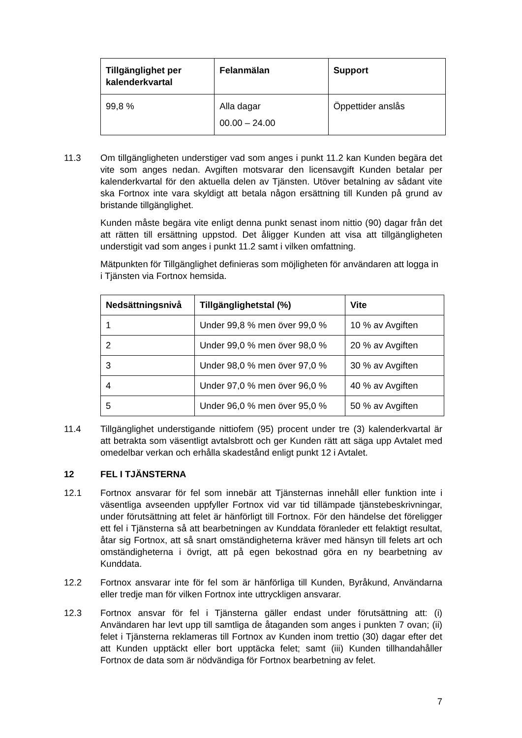| Tillgänglighet per kalenderkvartal | Felanmälan | Support |
| --- | --- | --- |
| 99,8 % | Alla dagar 00.00 – 24.00 | Öppettider anslås |
11.3 Om tillgängligheten understiger vad som anges i punkt 11.2 kan Kunden begära det vite som anges nedan. Avgiften motsvarar den licensavgift Kunden betalar per kalenderkvartal för den aktuella delen av Tjänsten. Utöver betalning av sådant vite ska Fortnox inte vara skyldigt att betala någon ersättning till Kunden på grund av bristande tillgänglighet.
Kunden måste begära vite enligt denna punkt senast inom nittio (90) dagar från det att rätten till ersättning uppstod. Det åligger Kunden att visa att tillgängligheten understigit vad som anges i punkt 11.2 samt i vilken omfattning.
Mätpunkten för Tillgänglighet definieras som möjligheten för användaren att logga in i Tjänsten via Fortnox hemsida.
| Nedsättningsnivå | Tillgänglighetstal (%) | Vite |
| --- | --- | --- |
| 1 | Under 99,8 % men över 99,0 % | 10 % av Avgiften |
| 2 | Under 99,0 % men över 98,0 % | 20 % av Avgiften |
| 3 | Under 98,0 % men över 97,0 % | 30 % av Avgiften |
| 4 | Under 97,0 % men över 96,0 % | 40 % av Avgiften |
| 5 | Under 96,0 % men över 95,0 % | 50 % av Avgiften |
11.4 Tillgänglighet understigande nittiofem (95) procent under tre (3) kalenderkvartal är att betrakta som väsentligt avtalsbrott och ger Kunden rätt att säga upp Avtalet med omedelbar verkan och erhålla skadestånd enligt punkt 12 i Avtalet.
12 FEL I TJÄNSTERNA
12.1 Fortnox ansvarar för fel som innebär att Tjänsternas innehåll eller funktion inte i väsentliga avseenden uppfyller Fortnox vid var tid tillämpade tjänstebeskrivningar, under förutsättning att felet är hänförligt till Fortnox. För den händelse det föreligger ett fel i Tjänsterna så att bearbetningen av Kunddata föranleder ett felaktigt resultat, åtar sig Fortnox, att så snart omständigheterna kräver med hänsyn till felets art och omständigheterna i övrigt, att på egen bekostnad göra en ny bearbetning av Kunddata.
12.2 Fortnox ansvarar inte för fel som är hänförliga till Kunden, Byråkund, Användarna eller tredje man för vilken Fortnox inte uttryckligen ansvarar.
12.3 Fortnox ansvar för fel i Tjänsterna gäller endast under förutsättning att: (i) Användaren har levt upp till samtliga de åtaganden som anges i punkten 7 ovan; (ii) felet i Tjänsterna reklameras till Fortnox av Kunden inom trettio (30) dagar efter det att Kunden upptäckt eller bort upptäcka felet; samt (iii) Kunden tillhandahåller Fortnox de data som är nödvändiga för Fortnox bearbetning av felet.
7